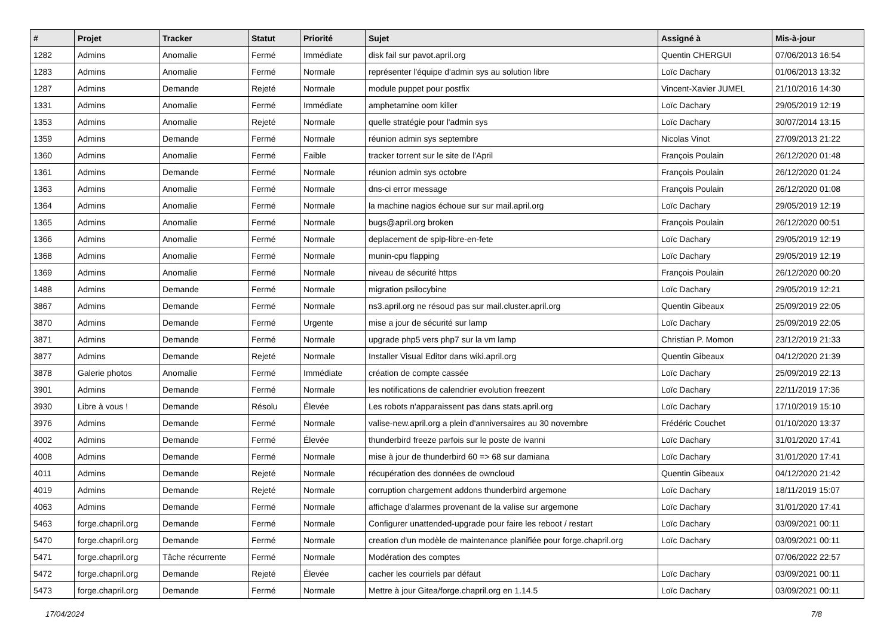| # | Projet | Tracker | Statut | Priorité | Sujet | Assigné à | Mis-à-jour |
| --- | --- | --- | --- | --- | --- | --- | --- |
| 1282 | Admins | Anomalie | Fermé | Immédiate | disk fail sur pavot.april.org | Quentin CHERGUI | 07/06/2013 16:54 |
| 1283 | Admins | Anomalie | Fermé | Normale | représenter l'équipe d'admin sys au solution libre | Loïc Dachary | 01/06/2013 13:32 |
| 1287 | Admins | Demande | Rejeté | Normale | module puppet pour postfix | Vincent-Xavier JUMEL | 21/10/2016 14:30 |
| 1331 | Admins | Anomalie | Fermé | Immédiate | amphetamine oom killer | Loïc Dachary | 29/05/2019 12:19 |
| 1353 | Admins | Anomalie | Rejeté | Normale | quelle stratégie pour l'admin sys | Loïc Dachary | 30/07/2014 13:15 |
| 1359 | Admins | Demande | Fermé | Normale | réunion admin sys septembre | Nicolas Vinot | 27/09/2013 21:22 |
| 1360 | Admins | Anomalie | Fermé | Faible | tracker torrent sur le site de l'April | François Poulain | 26/12/2020 01:48 |
| 1361 | Admins | Demande | Fermé | Normale | réunion admin sys octobre | François Poulain | 26/12/2020 01:24 |
| 1363 | Admins | Anomalie | Fermé | Normale | dns-ci error message | François Poulain | 26/12/2020 01:08 |
| 1364 | Admins | Anomalie | Fermé | Normale | la machine nagios échoue sur sur mail.april.org | Loïc Dachary | 29/05/2019 12:19 |
| 1365 | Admins | Anomalie | Fermé | Normale | bugs@april.org broken | François Poulain | 26/12/2020 00:51 |
| 1366 | Admins | Anomalie | Fermé | Normale | deplacement de spip-libre-en-fete | Loïc Dachary | 29/05/2019 12:19 |
| 1368 | Admins | Anomalie | Fermé | Normale | munin-cpu flapping | Loïc Dachary | 29/05/2019 12:19 |
| 1369 | Admins | Anomalie | Fermé | Normale | niveau de sécurité https | François Poulain | 26/12/2020 00:20 |
| 1488 | Admins | Demande | Fermé | Normale | migration psilocybine | Loïc Dachary | 29/05/2019 12:21 |
| 3867 | Admins | Demande | Fermé | Normale | ns3.april.org ne résoud pas sur mail.cluster.april.org | Quentin Gibeaux | 25/09/2019 22:05 |
| 3870 | Admins | Demande | Fermé | Urgente | mise a jour de sécurité sur lamp | Loïc Dachary | 25/09/2019 22:05 |
| 3871 | Admins | Demande | Fermé | Normale | upgrade php5 vers php7 sur la vm lamp | Christian P. Momon | 23/12/2019 21:33 |
| 3877 | Admins | Demande | Rejeté | Normale | Installer Visual Editor dans wiki.april.org | Quentin Gibeaux | 04/12/2020 21:39 |
| 3878 | Galerie photos | Anomalie | Fermé | Immédiate | création de compte cassée | Loïc Dachary | 25/09/2019 22:13 |
| 3901 | Admins | Demande | Fermé | Normale | les notifications de calendrier evolution freezent | Loïc Dachary | 22/11/2019 17:36 |
| 3930 | Libre à vous ! | Demande | Résolu | Élevée | Les robots n'apparaissent pas dans stats.april.org | Loïc Dachary | 17/10/2019 15:10 |
| 3976 | Admins | Demande | Fermé | Normale | valise-new.april.org a plein d'anniversaires au 30 novembre | Frédéric Couchet | 01/10/2020 13:37 |
| 4002 | Admins | Demande | Fermé | Élevée | thunderbird freeze parfois sur le poste de ivanni | Loïc Dachary | 31/01/2020 17:41 |
| 4008 | Admins | Demande | Fermé | Normale | mise à jour de thunderbird 60 => 68 sur damiana | Loïc Dachary | 31/01/2020 17:41 |
| 4011 | Admins | Demande | Rejeté | Normale | récupération des données de owncloud | Quentin Gibeaux | 04/12/2020 21:42 |
| 4019 | Admins | Demande | Rejeté | Normale | corruption chargement addons thunderbird argemone | Loïc Dachary | 18/11/2019 15:07 |
| 4063 | Admins | Demande | Fermé | Normale | affichage d'alarmes provenant de la valise sur argemone | Loïc Dachary | 31/01/2020 17:41 |
| 5463 | forge.chapril.org | Demande | Fermé | Normale | Configurer unattended-upgrade pour faire les reboot / restart | Loïc Dachary | 03/09/2021 00:11 |
| 5470 | forge.chapril.org | Demande | Fermé | Normale | creation d'un modèle de maintenance planifiée pour forge.chapril.org | Loïc Dachary | 03/09/2021 00:11 |
| 5471 | forge.chapril.org | Tâche récurrente | Fermé | Normale | Modération des comptes | | 07/06/2022 22:57 |
| 5472 | forge.chapril.org | Demande | Rejeté | Élevée | cacher les courriels par défaut | Loïc Dachary | 03/09/2021 00:11 |
| 5473 | forge.chapril.org | Demande | Fermé | Normale | Mettre à jour Gitea/forge.chapril.org en 1.14.5 | Loïc Dachary | 03/09/2021 00:11 |
17/04/2024 7/8